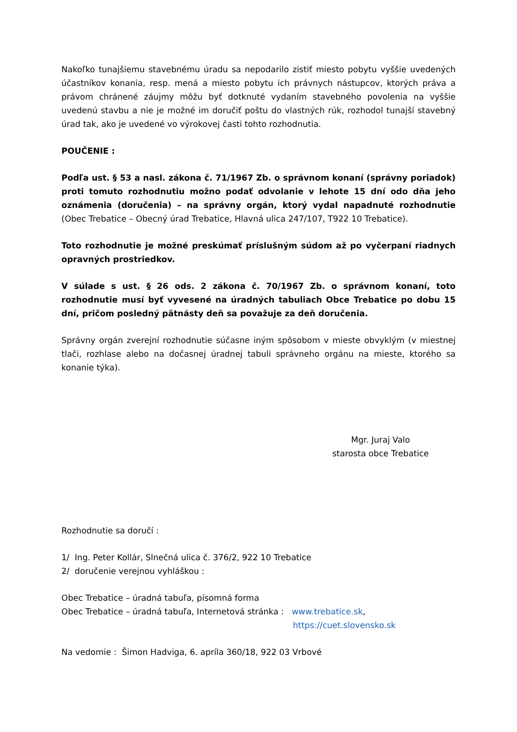Nakoľko tunajšiemu stavebnému úradu sa nepodarilo zistiť miesto pobytu vyššie uvedených účastníkov konania, resp. mená a miesto pobytu ich právnych nástupcov, ktorých práva a právom chránené záujmy môžu byť dotknuté vydaním stavebného povolenia na vyššie uvedenú stavbu a nie je možné im doručiť poštu do vlastných rúk, rozhodol tunajší stavebný úrad tak, ako je uvedené vo výrokovej časti tohto rozhodnutia.
POUČENIE :
Podľa ust. § 53 a nasl. zákona č. 71/1967 Zb. o správnom konaní (správny poriadok) proti tomuto rozhodnutiu možno podať odvolanie v lehote 15 dní odo dňa jeho oznámenia (doručenia) – na správny orgán, ktorý vydal napadnuté rozhodnutie (Obec Trebatice – Obecný úrad Trebatice, Hlavná ulica 247/107, T922 10 Trebatice).
Toto rozhodnutie je možné preskúmať príslušným súdom až po vyčerpaní riadnych opravných prostriedkov.
V súlade s ust. § 26 ods. 2 zákona č. 70/1967 Zb. o správnom konaní, toto rozhodnutie musí byť vyvesené na úradných tabuliach Obce Trebatice po dobu 15 dní, pričom posledný pätnásty deň sa považuje za deň doručenia.
Správny orgán zverejní rozhodnutie súčasne iným spôsobom v mieste obvyklým (v miestnej tlači, rozhlase alebo na dočasnej úradnej tabuli správneho orgánu na mieste, ktorého sa konanie týka).
Mgr. Juraj Valo
starosta obce Trebatice
Rozhodnutie sa doručí :
1/ Ing. Peter Kollár, Slnečná ulica č. 376/2, 922 10 Trebatice
2/ doručenie verejnou vyhláškou :
Obec Trebatice – úradná tabuľa, písomná forma
Obec Trebatice – úradná tabuľa, Internetová stránka : www.trebatice.sk,
https://cuet.slovensko.sk
Na vedomie : Šimon Hadviga, 6. apríla 360/18, 922 03 Vrbové